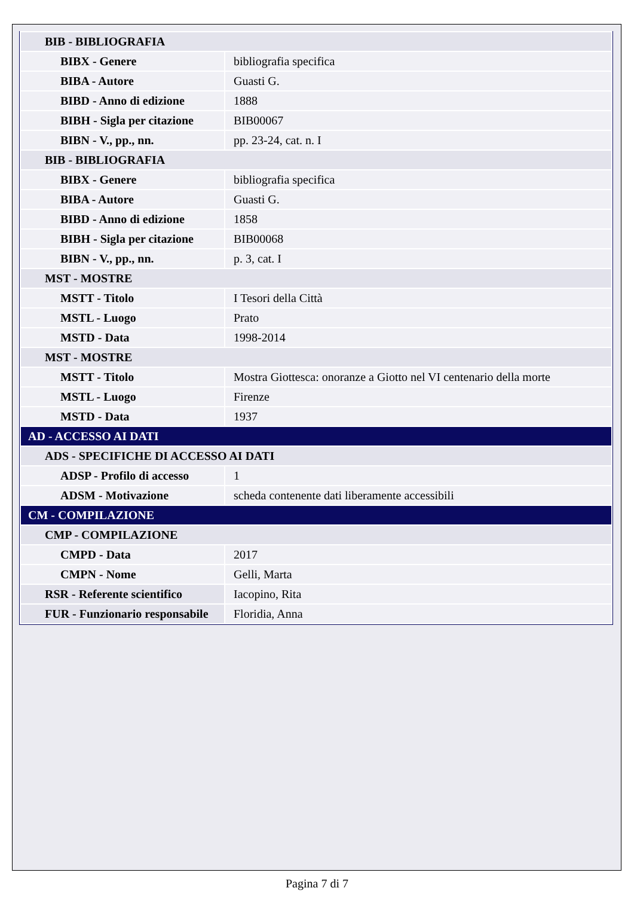| BIB - BIBLIOGRAFIA | |
| BIBX - Genere | bibliografia specifica |
| BIBA - Autore | Guasti G. |
| BIBD - Anno di edizione | 1888 |
| BIBH - Sigla per citazione | BIB00067 |
| BIBN - V., pp., nn. | pp. 23-24, cat. n. I |
| BIB - BIBLIOGRAFIA | |
| BIBX - Genere | bibliografia specifica |
| BIBA - Autore | Guasti G. |
| BIBD - Anno di edizione | 1858 |
| BIBH - Sigla per citazione | BIB00068 |
| BIBN - V., pp., nn. | p. 3, cat. I |
| MST - MOSTRE | |
| MSTT - Titolo | I Tesori della Città |
| MSTL - Luogo | Prato |
| MSTD - Data | 1998-2014 |
| MST - MOSTRE | |
| MSTT - Titolo | Mostra Giottesca: onoranze a Giotto nel VI centenario della morte |
| MSTL - Luogo | Firenze |
| MSTD - Data | 1937 |
| AD - ACCESSO AI DATI | |
| ADS - SPECIFICHE DI ACCESSO AI DATI | |
| ADSP - Profilo di accesso | 1 |
| ADSM - Motivazione | scheda contenente dati liberamente accessibili |
| CM - COMPILAZIONE | |
| CMP - COMPILAZIONE | |
| CMPD - Data | 2017 |
| CMPN - Nome | Gelli, Marta |
| RSR - Referente scientifico | Iacopino, Rita |
| FUR - Funzionario responsabile | Floridia, Anna |
Pagina 7 di 7